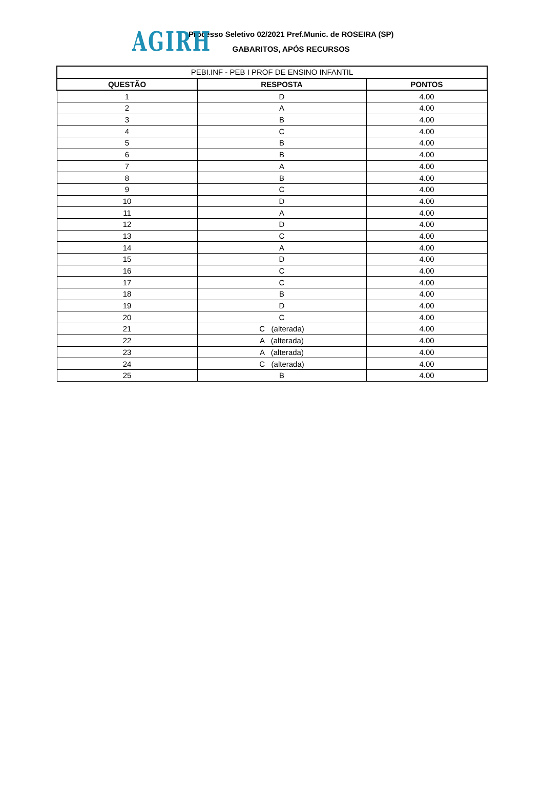AGIRH
Processo Seletivo 02/2021 Pref.Munic. de ROSEIRA (SP)
GABARITOS, APÓS RECURSOS
| PEBI.INF - PEB I PROF DE ENSINO INFANTIL | | |
| --- | --- | --- |
| QUESTÃO | RESPOSTA | PONTOS |
| 1 | D | 4.00 |
| 2 | A | 4.00 |
| 3 | B | 4.00 |
| 4 | C | 4.00 |
| 5 | B | 4.00 |
| 6 | B | 4.00 |
| 7 | A | 4.00 |
| 8 | B | 4.00 |
| 9 | C | 4.00 |
| 10 | D | 4.00 |
| 11 | A | 4.00 |
| 12 | D | 4.00 |
| 13 | C | 4.00 |
| 14 | A | 4.00 |
| 15 | D | 4.00 |
| 16 | C | 4.00 |
| 17 | C | 4.00 |
| 18 | B | 4.00 |
| 19 | D | 4.00 |
| 20 | C | 4.00 |
| 21 | C (alterada) | 4.00 |
| 22 | A (alterada) | 4.00 |
| 23 | A (alterada) | 4.00 |
| 24 | C (alterada) | 4.00 |
| 25 | B | 4.00 |